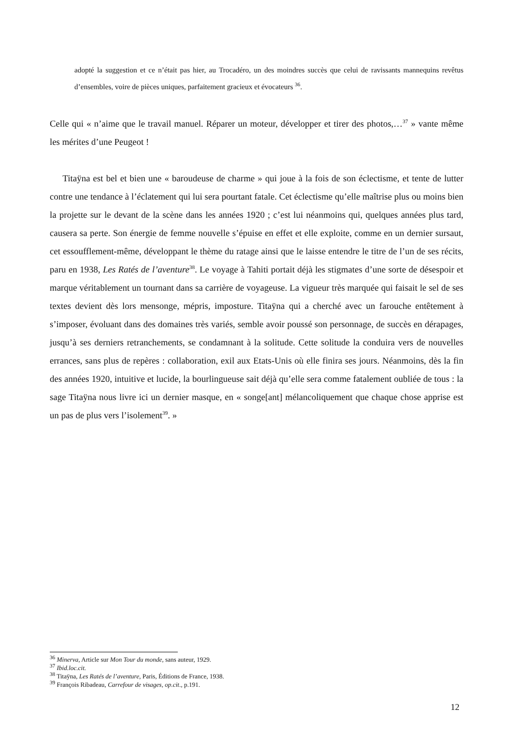adopté la suggestion et ce n’était pas hier, au Trocadéro, un des moindres succès que celui de ravissants mannequins revêtus d’ensembles, voire de pièces uniques, parfaitement gracieux et évocateurs <sup>36</sup>.
Celle qui « n’aime que le travail manuel. Réparer un moteur, développer et tirer des photos,…<sup>37</sup> » vante même les mérites d’une Peugeot !
Titaÿna est bel et bien une « baroudeuse de charme » qui joue à la fois de son éclectisme, et tente de lutter contre une tendance à l’éclatement qui lui sera pourtant fatale. Cet éclectisme qu’elle maîtrise plus ou moins bien la projette sur le devant de la scène dans les années 1920 ; c’est lui néanmoins qui, quelques années plus tard, causera sa perte. Son énergie de femme nouvelle s’épuise en effet et elle exploite, comme en un dernier sursaut, cet essoufflement-même, développant le thème du ratage ainsi que le laisse entendre le titre de l’un de ses récits, paru en 1938, Les Ratés de l’aventure<sup>38</sup>. Le voyage à Tahiti portait déjà les stigmates d’une sorte de désespoir et marque véritablement un tournant dans sa carrière de voyageuse. La vigueur très marquée qui faisait le sel de ses textes devient dès lors mensonge, mépris, imposture. Titaÿna qui a cherché avec un farouche entêtement à s’imposer, évoluant dans des domaines très variés, semble avoir poussé son personnage, de succès en dérapages, jusqu’à ses derniers retranchements, se condamnant à la solitude. Cette solitude la conduira vers de nouvelles errances, sans plus de repères : collaboration, exil aux Etats-Unis où elle finira ses jours. Néanmoins, dès la fin des années 1920, intuitive et lucide, la bourlingueuse sait déjà qu’elle sera comme fatalement oubliée de tous : la sage Titaÿna nous livre ici un dernier masque, en « songe[ant] mélancoliquement que chaque chose apprise est un pas de plus vers l’isolement<sup>39</sup>. »
<sup>36</sup> Minerva, Article sur Mon Tour du monde, sans auteur, 1929.
<sup>37</sup> Ibid.loc.cit.
<sup>38</sup> Titaÿna, Les Ratés de l’aventure, Paris, Éditions de France, 1938.
<sup>39</sup> François Ribadeau, Carrefour de visages, op.cit., p.191.
12